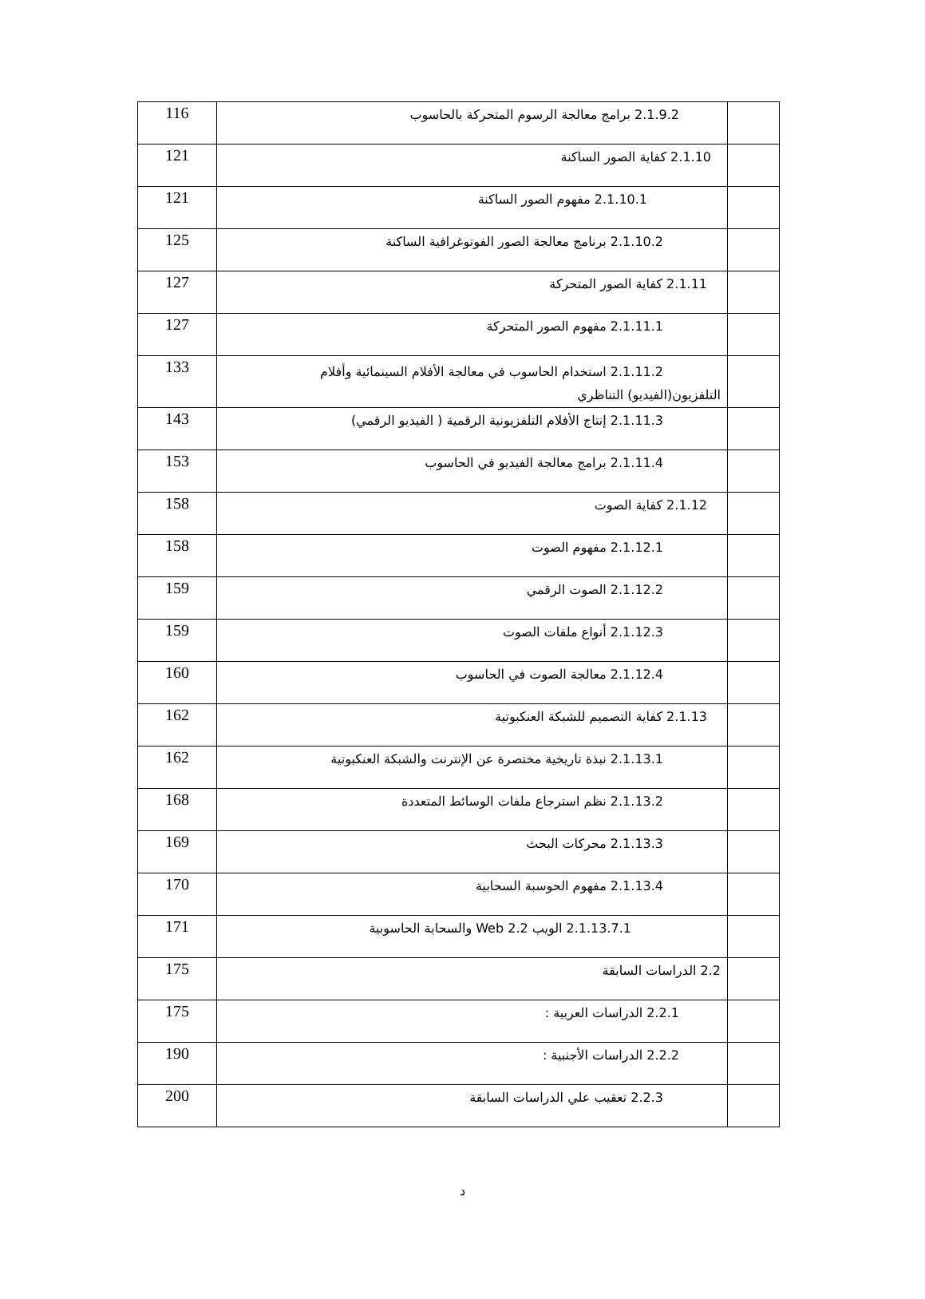| | 2.1.9.2 برامج معالجة الرسوم المتحركة بالحاسوب | 116 |
| | 2.1.10 كفاية الصور الساكنة | 121 |
| | 2.1.10.1 مفهوم الصور الساكنة | 121 |
| | 2.1.10.2 برنامج معالجة الصور الفوتوغرافية الساكنة | 125 |
| | 2.1.11 كفاية الصور المتحركة | 127 |
| | 2.1.11.1 مفهوم الصور المتحركة | 127 |
| | 2.1.11.2 استخدام الحاسوب في معالجة الأفلام السينمائية وأفلام التلفزيون(الفيديو) التناظري | 133 |
| | 2.1.11.3 إنتاج الأفلام التلفزيونية الرقمية ( الفيديو الرقمي) | 143 |
| | 2.1.11.4 برامج معالجة الفيديو في الحاسوب | 153 |
| | 2.1.12 كفاية الصوت | 158 |
| | 2.1.12.1 مفهوم الصوت | 158 |
| | 2.1.12.2 الصوت الرقمي | 159 |
| | 2.1.12.3 أنواع ملفات الصوت | 159 |
| | 2.1.12.4 معالجة الصوت في الحاسوب | 160 |
| | 2.1.13 كفاية التصميم للشبكة العنكبوتية | 162 |
| | 2.1.13.1 نبذة تاريخية مختصرة عن الإنترنت والشبكة العنكبوتية | 162 |
| | 2.1.13.2 نظم استرجاع ملفات الوسائط المتعددة | 168 |
| | 2.1.13.3 محركات البحث | 169 |
| | 2.1.13.4 مفهوم الحوسبة السحابية | 170 |
| | 2.1.13.7.1 الويب Web 2.2 والسحابة الحاسوبية | 171 |
| | 2.2 الدراسات السابقة | 175 |
| | 2.2.1 الدراسات العربية : | 175 |
| | 2.2.2 الدراسات الأجنبية : | 190 |
| | 2.2.3 تعقيب علي الدراسات السابقة | 200 |
د